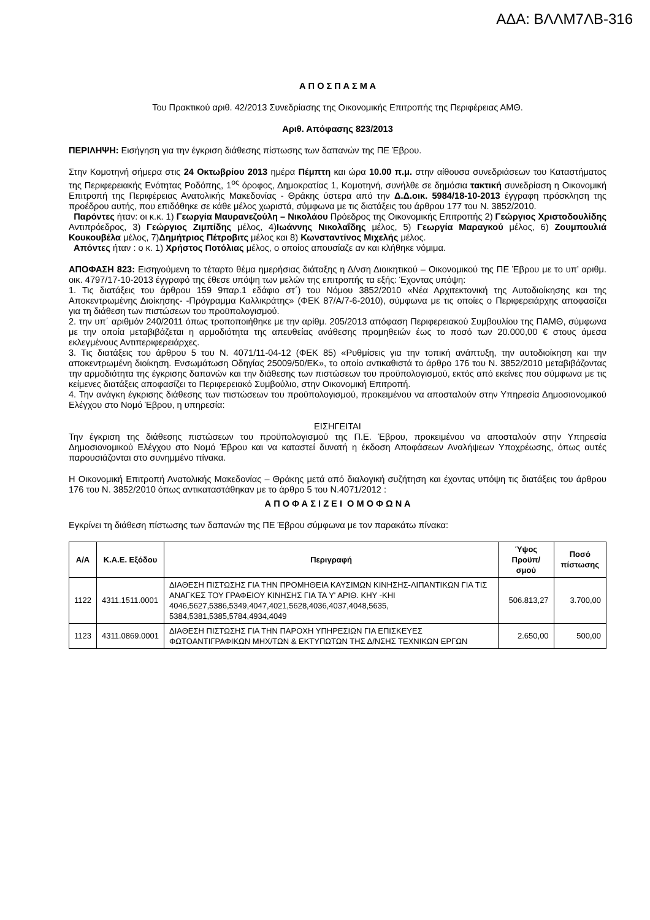ΑΔΑ: ΒΛΛΜ7ΛΒ-316
Α Π Ο Σ Π Α Σ Μ Α
Του Πρακτικού αριθ. 42/2013 Συνεδρίασης της Οικονομικής Επιτροπής της Περιφέρειας ΑΜΘ.
Αριθ. Απόφασης 823/2013
ΠΕΡΙΛΗΨΗ: Εισήγηση για την έγκριση διάθεσης πίστωσης των δαπανών της ΠΕ Έβρου.
Στην Κομοτηνή σήμερα στις 24 Οκτωβρίου 2013 ημέρα Πέμπτη και ώρα 10.00 π.μ. στην αίθουσα συνεδριάσεων του Καταστήματος της Περιφερειακής Ενότητας Ροδόπης, 1<sup>ος</sup> όροφος, Δημοκρατίας 1, Κομοτηνή, συνήλθε σε δημόσια τακτική συνεδρίαση η Οικονομική Επιτροπή της Περιφέρειας Ανατολικής Μακεδονίας - Θράκης ύστερα από την Δ.Δ.οικ. 5984/18-10-2013 έγγραφη πρόσκληση της προέδρου αυτής, που επιδόθηκε σε κάθε μέλος χωριστά, σύμφωνα με τις διατάξεις του άρθρου 177 του Ν. 3852/2010.
Παρόντες ήταν: οι κ.κ. 1) Γεωργία Μαυρανεζούλη – Νικολάου Πρόεδρος της Οικονομικής Επιτροπής 2) Γεώργιος Χριστοδουλίδης Αντιπρόεδρος, 3) Γεώργιος Ζιμπίδης μέλος, 4)Ιωάννης Νικολαΐδης μέλος, 5) Γεωργία Μαραγκού μέλος, 6) Ζουμπουλιά Κουκουβέλα μέλος, 7)Δημήτριος Πέτροβιτς μέλος και 8) Κωνσταντίνος Μιχελής μέλος.
Απόντες ήταν : ο κ. 1) Χρήστος Ποτόλιας μέλος, ο οποίος απουσίαζε αν και κλήθηκε νόμιμα.
ΑΠΟΦΑΣΗ 823: Εισηγούμενη το τέταρτο θέμα ημερήσιας διάταξης η Δ/νση Διοικητικού – Οικονομικού της ΠΕ Έβρου με το υπ’ αριθμ. οικ. 4797/17-10-2013 έγγραφό της έθεσε υπόψη των μελών της επιτροπής τα εξής: Έχοντας υπόψη:
1. Τις διατάξεις του άρθρου 159 9παρ.1 εδάφιο στ΄) του Νόμου 3852/2010 «Νέα Αρχιτεκτονική της Αυτοδιοίκησης και της Αποκεντρωμένης Διοίκησης- -Πρόγραμμα Καλλικράτης» (ΦΕΚ 87/Α/7-6-2010), σύμφωνα με τις οποίες ο Περιφερειάρχης αποφασίζει για τη διάθεση των πιστώσεων του προϋπολογισμού.
2. την υπ΄ αριθμόν 240/2011 όπως τροποποιήθηκε με την αρίθμ. 205/2013 απόφαση Περιφερειακού Συμβουλίου της ΠΑΜΘ, σύμφωνα με την οποία μεταβιβάζεται η αρμοδιότητα της απευθείας ανάθεσης προμηθειών έως το ποσό των 20.000,00 € στους άμεσα εκλεγμένους Αντιπεριφερειάρχες.
3. Τις διατάξεις του άρθρου 5 του Ν. 4071/11-04-12 (ΦΕΚ 85) «Ρυθμίσεις για την τοπική ανάπτυξη, την αυτοδιοίκηση και την αποκεντρωμένη διοίκηση. Ενσωμάτωση Οδηγίας 25009/50/ΕΚ», το οποίο αντικαθιστά το άρθρο 176 του Ν. 3852/2010 μεταβιβάζοντας την αρμοδιότητα της έγκρισης δαπανών και την διάθεσης των πιστώσεων του προϋπολογισμού, εκτός από εκείνες που σύμφωνα με τις κείμενες διατάξεις αποφασίζει το Περιφερειακό Συμβούλιο, στην Οικονομική Επιτροπή.
4. Την ανάγκη έγκρισης διάθεσης των πιστώσεων του προϋπολογισμού, προκειμένου να αποσταλούν στην Υπηρεσία Δημοσιονομικού Ελέγχου στο Νομό Έβρου, η υπηρεσία:
ΕΙΣΗΓΕΙΤΑΙ
Την έγκριση της διάθεσης πιστώσεων του προϋπολογισμού της Π.Ε. Έβρου, προκειμένου να αποσταλούν στην Υπηρεσία Δημοσιονομικού Ελέγχου στο Νομό Έβρου και να καταστεί δυνατή η έκδοση Αποφάσεων Αναλήψεων Υποχρέωσης, όπως αυτές παρουσιάζονται στο συνημμένο πίνακα.
Η Οικονομική Επιτροπή Ανατολικής Μακεδονίας – Θράκης μετά από διαλογική συζήτηση και έχοντας υπόψη τις διατάξεις του άρθρου 176 του Ν. 3852/2010 όπως αντικαταστάθηκαν με το άρθρο 5 του Ν.4071/2012 :
Α Π Ο Φ Α Σ Ι Ζ Ε Ι Ο Μ Ο Φ Ω Ν Α
Εγκρίνει τη διάθεση πίστωσης των δαπανών της ΠΕ Έβρου σύμφωνα με τον παρακάτω πίνακα:
| Α/Α | Κ.Α.Ε. Εξόδου | Περιγραφή | Ύψος Προϋπ/σμού | Ποσό πίστωσης |
| --- | --- | --- | --- | --- |
| 1122 | 4311.1511.0001 | ΔΙΑΘΕΣΗ ΠΙΣΤΩΣΗΣ ΓΙΑ ΤΗΝ ΠΡΟΜΗΘΕΙΑ ΚΑΥΣΙΜΩΝ ΚΙΝΗΣΗΣ-ΛΙΠΑΝΤΙΚΩΝ ΓΙΑ ΤΙΣ ΑΝΑΓΚΕΣ ΤΟΥ ΓΡΑΦΕΙΟΥ ΚΙΝΗΣΗΣ ΓΙΑ ΤΑ Υ' ΑΡΙΘ. ΚΗΥ -ΚΗΙ 4046,5627,5386,5349,4047,4021,5628,4036,4037,4048,5635, 5384,5381,5385,5784,4934,4049 | 506.813,27 | 3.700,00 |
| 1123 | 4311.0869.0001 | ΔΙΑΘΕΣΗ ΠΙΣΤΩΣΗΣ ΓΙΑ ΤΗΝ ΠΑΡΟΧΗ ΥΠΗΡΕΣΙΩΝ ΓΙΑ ΕΠΙΣΚΕΥΕΣ ΦΩΤΟΑΝΤΙΓΡΑΦΙΚΩΝ ΜΗΧ/ΤΩΝ & ΕΚΤΥΠΩΤΩΝ ΤΗΣ Δ/ΝΣΗΣ ΤΕΧΝΙΚΩΝ ΕΡΓΩΝ | 2.650,00 | 500,00 |